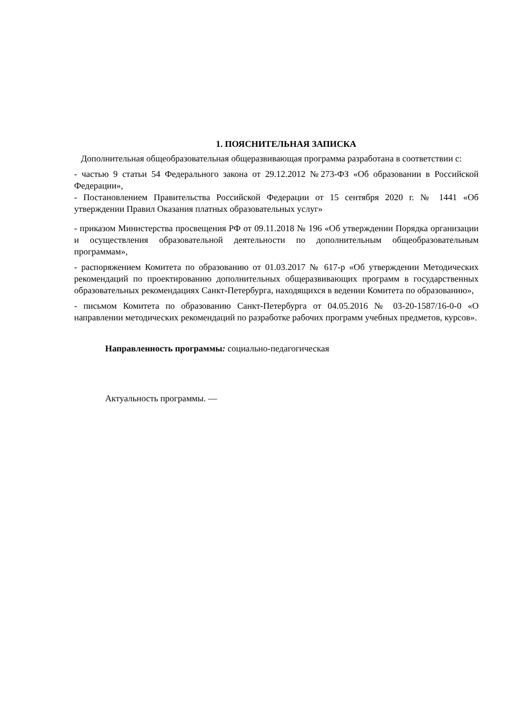1. ПОЯСНИТЕЛЬНАЯ ЗАПИСКА
Дополнительная общеобразовательная общеразвивающая программа разработана в соответствии с:
- частью 9 статьи 54 Федерального закона от 29.12.2012 №273-ФЗ «Об образовании в Российской Федерации»,
- Постановлением Правительства Российской Федерации от 15 сентября 2020 г. № 1441 «Об утверждении Правил Оказания платных образовательных услуг»
- приказом Министерства просвещения РФ от 09.11.2018 № 196 «Об утверждении Порядка организации и осуществления образовательной деятельности по дополнительным общеобразовательным программам»,
- распоряжением Комитета по образованию от 01.03.2017 № 617-р «Об утверждении Методических рекомендаций по проектированию дополнительных общеразвивающих программ в государственных образовательных рекомендациях Санкт-Петербурга, находящихся в ведении Комитета по образованию»,
- письмом Комитета по образованию Санкт-Петербурга от 04.05.2016 № 03-20-1587/16-0-0 «О направлении методических рекомендаций по разработке рабочих программ учебных предметов, курсов».
Направленность программы: социально-педагогическая
Актуальность программы. —